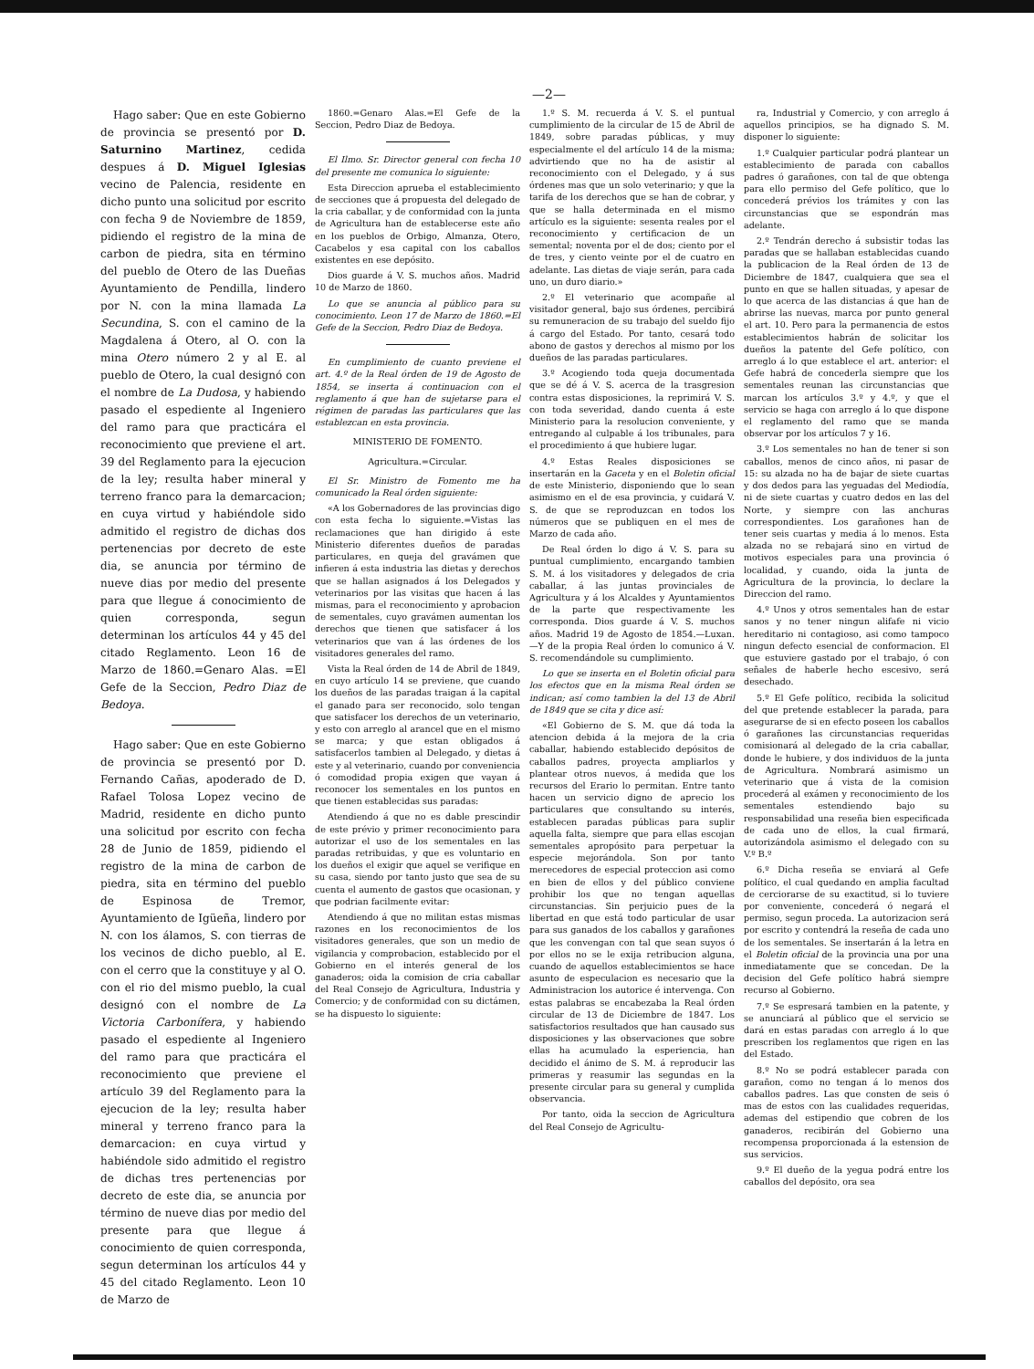—2—
Hago saber: Que en este Gobierno de provincia se presentó por D. Saturnino Martinez, cedida despues á D. Miguel Iglesias vecino de Palencia, residente en dicho punto una solicitud por escrito con fecha 9 de Noviembre de 1859, pidiendo el registro de la mina de carbon de piedra, sita en término del pueblo de Otero de las Dueñas Ayuntamiento de Pendilla, lindero por N. con la mina llamada La Secundina, S. con el camino de la Magdalena á Otero, al O. con la mina Otero número 2 y al E. al pueblo de Otero, la cual designó con el nombre de La Dudosa, y habiendo pasado el espediente al Ingeniero del ramo para que practicára el reconocimiento que previene el art. 39 del Reglamento para la ejecucion de la ley; resulta haber mineral y terreno franco para la demarcacion; en cuya virtud y habiéndole sido admitido el registro de dichas dos pertenencias por decreto de este dia, se anuncia por término de nueve dias por medio del presente para que llegue á conocimiento de quien corresponda, segun determinan los artículos 44 y 45 del citado Reglamento. Leon 16 de Marzo de 1860.=Genaro Alas. =El Gefe de la Seccion, Pedro Diaz de Bedoya.
Hago saber: Que en este Gobierno de provincia se presentó por D. Fernando Cañas, apoderado de D. Rafael Tolosa Lopez vecino de Madrid, residente en dicho punto una solicitud por escrito con fecha 28 de Junio de 1859, pidiendo el registro de la mina de carbon de piedra, sita en término del pueblo de Espinosa de Tremor, Ayuntamiento de Igüeña, lindero por N. con los álamos, S. con tierras de los vecinos de dicho pueblo, al E. con el cerro que la constituye y al O. con el rio del mismo pueblo, la cual designó con el nombre de La Victoria Carbonífera, y habiendo pasado el espediente al Ingeniero del ramo para que practicára el reconocimiento que previene el artículo 39 del Reglamento para la ejecucion de la ley; resulta haber mineral y terreno franco para la demarcacion: en cuya virtud y habiéndole sido admitido el registro de dichas tres pertenencias por decreto de este dia, se anuncia por término de nueve dias por medio del presente para que llegue á conocimiento de quien corresponda, segun determinan los artículos 44 y 45 del citado Reglamento. Leon 10 de Marzo de
1860.=Genaro Alas.=El Gefe de la Seccion, Pedro Diaz de Bedoya.
El Ilmo. Sr. Director general con fecha 10 del presente me comunica lo siguiente:
Esta Direccion aprueba el establecimiento de secciones que á propuesta del delegado de la cria caballar, y de conformidad con la junta de Agricultura han de establecerse este año en los pueblos de Orbigo, Almanza, Otero, Cacabelos y esa capital con los caballos existentes en ese depósito.
Dios guarde á V. S. muchos años. Madrid 10 de Marzo de 1860.
Lo que se anuncia al público para su conocimiento. Leon 17 de Marzo de 1860.=El Gefe de la Seccion, Pedro Diaz de Bedoya.
En cumplimiento de cuanto previene el art. 4.º de la Real órden de 19 de Agosto de 1854, se inserta á continuacion con el reglamento á que han de sujetarse para el régimen de paradas las particulares que las establezcan en esta provincia.
MINISTERIO DE FOMENTO.
Agricultura.=Circular.
El Sr. Ministro de Fomento me ha comunicado la Real órden siguiente:
«A los Gobernadores de las provincias digo con esta fecha lo siguiente.=Vistas las reclamaciones que han dirigido á este Ministerio diferentes dueños de paradas particulares, en queja del gravámen que infieren á esta industria las dietas y derechos que se hallan asignados á los Delegados y veterinarios por las visitas que hacen á las mismas, para el reconocimiento y aprobacion de sementales, cuyo gravámen aumentan los derechos que tienen que satisfacer á los veterinarios que van á las órdenes de los visitadores generales del ramo.
Vista la Real órden de 14 de Abril de 1849, en cuyo artículo 14 se previene, que cuando los dueños de las paradas traigan á la capital el ganado para ser reconocido, solo tengan que satisfacer los derechos de un veterinario, y esto con arreglo al arancel que en el mismo se marca; y que estan obligados á satisfacerlos tambien al Delegado, y dietas á este y al veterinario, cuando por conveniencia ó comodidad propia exigen que vayan á reconocer los sementales en los puntos en que tienen establecidas sus paradas:
Atendiendo á que no es dable prescindir de este prévio y primer reconocimiento para autorizar el uso de los sementales en las paradas retribuidas, y que es voluntario en los dueños el exigir que aquel se verifique en su casa, siendo por tanto justo que sea de su cuenta el aumento de gastos que ocasionan, y que podrian facilmente evitar:
Atendiendo á que no militan estas mismas razones en los reconocimientos de los visitadores generales, que son un medio de vigilancia y comprobacion, establecido por el Gobierno en el interés general de los ganaderos; oida la comision de cria caballar del Real Consejo de Agricultura, Industria y Comercio; y de conformidad con su dictámen, se ha dispuesto lo siguiente:
1.º S. M. recuerda á V. S. el puntual cumplimiento de la circular de 15 de Abril de 1849, sobre paradas públicas, y muy especialmente el del artículo 14 de la misma; advirtiendo que no ha de asistir al reconocimiento con el Delegado, y á sus órdenes mas que un solo veterinario; y que la tarifa de los derechos que se han de cobrar, y que se halla determinada en el mismo artículo es la siguiente: sesenta reales por el reconocimiento y certificacion de un semental; noventa por el de dos; ciento por el de tres, y ciento veinte por el de cuatro en adelante. Las dietas de viaje serán, para cada uno, un duro diario.»
2.º El veterinario que acompañe al visitador general, bajo sus órdenes, percibirá su remuneracion de su trabajo del sueldo fijo á cargo del Estado. Por tanto, cesará todo abono de gastos y derechos al mismo por los dueños de las paradas particulares.
3.º Acogiendo toda queja documentada que se dé á V. S. acerca de la trasgresion contra estas disposiciones, la reprimirá V. S. con toda severidad, dando cuenta á este Ministerio para la resolucion conveniente, y entregando al culpable á los tribunales, para el procedimiento á que hubiere lugar.
4.º Estas Reales disposiciones se insertarán en la Gaceta y en el Boletin oficial de este Ministerio, disponiendo que lo sean asimismo en el de esa provincia, y cuidará V. S. de que se reproduzcan en todos los números que se publiquen en el mes de Marzo de cada año.
De Real órden lo digo á V. S. para su puntual cumplimiento, encargando tambien S. M. á los visitadores y delegados de cria caballar, á las juntas provinciales de Agricultura y á los Alcaldes y Ayuntamientos de la parte que respectivamente les corresponda. Dios guarde á V. S. muchos años. Madrid 19 de Agosto de 1854.—Luxan.—Y de la propia Real órden lo comunico á V. S. recomendándole su cumplimiento.
Lo que se inserta en el Boletin oficial para los efectos que en la misma Real órden se indican; así como tambien la del 13 de Abril de 1849 que se cita y dice así:
«El Gobierno de S. M. que dá toda la atencion debida á la mejora de la cria caballar, habiendo establecido depósitos de caballos padres, proyecta ampliarlos y plantear otros nuevos, á medida que los recursos del Erario lo permitan. Entre tanto hacen un servicio digno de aprecio los particulares que consultando su interés, establecen paradas públicas para suplir aquella falta, siempre que para ellas escojan sementales apropósito para perpetuar la especie mejorándola. Son por tanto merecedores de especial proteccion asi como en bien de ellos y del público conviene prohibir los que no tengan aquellas circunstancias. Sin perjuicio pues de la libertad en que está todo particular de usar para sus ganados de los caballos y garañones que les convengan con tal que sean suyos ó por ellos no se le exija retribucion alguna, cuando de aquellos establecimientos se hace asunto de especulacion es necesario que la Administracion los autorice é intervenga. Con estas palabras se encabezaba la Real órden circular de 13 de Diciembre de 1847. Los satisfactorios resultados que han causado sus disposiciones y las observaciones que sobre ellas ha acumulado la esperiencia, han decidido el ánimo de S. M. á reproducir las primeras y reasumir las segundas en la presente circular para su general y cumplida observancia.
Por tanto, oida la seccion de Agricultura del Real Consejo de Agricultu-
ra, Industrial y Comercio, y con arreglo á aquellos principios, se ha dignado S. M. disponer lo siguiente:
1.º Cualquier particular podrá plantear un establecimiento de parada con caballos padres ó garañones, con tal de que obtenga para ello permiso del Gefe político, que lo concederá prévios los trámites y con las circunstancias que se espondrán mas adelante.
2.º Tendrán derecho á subsistir todas las paradas que se hallaban establecidas cuando la publicacion de la Real órden de 13 de Diciembre de 1847, cualquiera que sea el punto en que se hallen situadas, y apesar de lo que acerca de las distancias á que han de abrirse las nuevas, marca por punto general el art. 10. Pero para la permanencia de estos establecimientos habrán de solicitar los dueños la patente del Gefe político, con arreglo á lo que establece el art. anterior: el Gefe habrá de concederla siempre que los sementales reunan las circunstancias que marcan los artículos 3.º y 4.º, y que el servicio se haga con arreglo á lo que dispone el reglamento del ramo que se manda observar por los artículos 7 y 16.
3.º Los sementales no han de tener si son caballos, menos de cinco años, ni pasar de 15: su alzada no ha de bajar de siete cuartas y dos dedos para las yeguadas del Mediodía, ni de siete cuartas y cuatro dedos en las del Norte, y siempre con las anchuras correspondientes. Los garañones han de tener seis cuartas y media á lo menos. Esta alzada no se rebajará sino en virtud de motivos especiales para una provincia ó localidad, y cuando, oida la junta de Agricultura de la provincia, lo declare la Direccion del ramo.
4.º Unos y otros sementales han de estar sanos y no tener ningun alifafe ni vicio hereditario ni contagioso, asi como tampoco ningun defecto esencial de conformacion. El que estuviere gastado por el trabajo, ó con señales de haberle hecho escesivo, será desechado.
5.º El Gefe político, recibida la solicitud del que pretende establecer la parada, para asegurarse de si en efecto poseen los caballos ó garañones las circunstancias requeridas comisionará al delegado de la cria caballar, donde le hubiere, y dos individuos de la junta de Agricultura. Nombrará asimismo un veterinario que á vista de la comision procederá al exámen y reconocimiento de los sementales estendiendo bajo su responsabilidad una reseña bien especificada de cada uno de ellos, la cual firmará, autorizándola asimismo el delegado con su V.º B.º
6.º Dicha reseña se enviará al Gefe político, el cual quedando en amplia facultad de cerciorarse de su exactitud, si lo tuviere por conveniente, concederá ó negará el permiso, segun proceda. La autorizacion será por escrito y contendrá la reseña de cada uno de los sementales. Se insertarán á la letra en el Boletin oficial de la provincia una por una inmediatamente que se concedan. De la decision del Gefe político habrá siempre recurso al Gobierno.
7.º Se espresará tambien en la patente, y se anunciará al público que el servicio se dará en estas paradas con arreglo á lo que prescriben los reglamentos que rigen en las del Estado.
8.º No se podrá establecer parada con garañon, como no tengan á lo menos dos caballos padres. Las que consten de seis ó mas de estos con las cualidades requeridas, ademas del estipendio que cobren de los ganaderos, recibirán del Gobierno una recompensa proporcionada á la estension de sus servicios.
9.º El dueño de la yegua podrá entre los caballos del depósito, ora sea